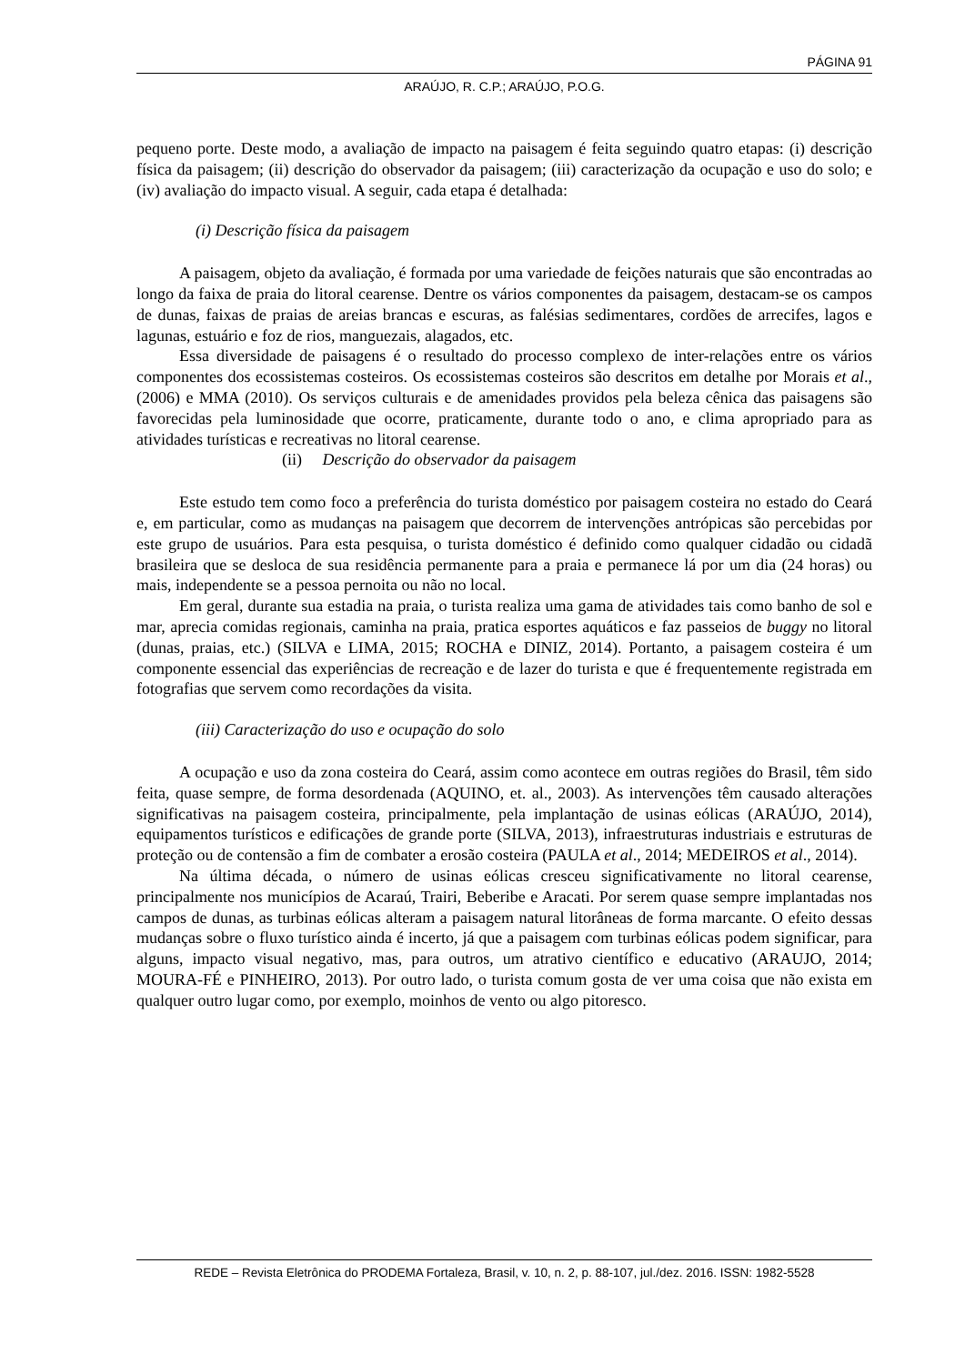PÁGINA 91
ARAÚJO, R. C.P.; ARAÚJO, P.O.G.
pequeno porte. Deste modo, a avaliação de impacto na paisagem é feita seguindo quatro etapas: (i) descrição física da paisagem; (ii) descrição do observador da paisagem; (iii) caracterização da ocupação e uso do solo; e (iv) avaliação do impacto visual. A seguir, cada etapa é detalhada:
(i) Descrição física da paisagem
A paisagem, objeto da avaliação, é formada por uma variedade de feições naturais que são encontradas ao longo da faixa de praia do litoral cearense. Dentre os vários componentes da paisagem, destacam-se os campos de dunas, faixas de praias de areias brancas e escuras, as falésias sedimentares, cordões de arrecifes, lagos e lagunas, estuário e foz de rios, manguezais, alagados, etc.
Essa diversidade de paisagens é o resultado do processo complexo de inter-relações entre os vários componentes dos ecossistemas costeiros. Os ecossistemas costeiros são descritos em detalhe por Morais et al., (2006) e MMA (2010). Os serviços culturais e de amenidades providos pela beleza cênica das paisagens são favorecidas pela luminosidade que ocorre, praticamente, durante todo o ano, e clima apropriado para as atividades turísticas e recreativas no litoral cearense.
(ii) Descrição do observador da paisagem
Este estudo tem como foco a preferência do turista doméstico por paisagem costeira no estado do Ceará e, em particular, como as mudanças na paisagem que decorrem de intervenções antrópicas são percebidas por este grupo de usuários. Para esta pesquisa, o turista doméstico é definido como qualquer cidadão ou cidadã brasileira que se desloca de sua residência permanente para a praia e permanece lá por um dia (24 horas) ou mais, independente se a pessoa pernoita ou não no local.
Em geral, durante sua estadia na praia, o turista realiza uma gama de atividades tais como banho de sol e mar, aprecia comidas regionais, caminha na praia, pratica esportes aquáticos e faz passeios de buggy no litoral (dunas, praias, etc.) (SILVA e LIMA, 2015; ROCHA e DINIZ, 2014). Portanto, a paisagem costeira é um componente essencial das experiências de recreação e de lazer do turista e que é frequentemente registrada em fotografias que servem como recordações da visita.
(iii) Caracterização do uso e ocupação do solo
A ocupação e uso da zona costeira do Ceará, assim como acontece em outras regiões do Brasil, têm sido feita, quase sempre, de forma desordenada (AQUINO, et. al., 2003). As intervenções têm causado alterações significativas na paisagem costeira, principalmente, pela implantação de usinas eólicas (ARAÚJO, 2014), equipamentos turísticos e edificações de grande porte (SILVA, 2013), infraestruturas industriais e estruturas de proteção ou de contensão a fim de combater a erosão costeira (PAULA et al., 2014; MEDEIROS et al., 2014).
Na última década, o número de usinas eólicas cresceu significativamente no litoral cearense, principalmente nos municípios de Acaraú, Trairi, Beberibe e Aracati. Por serem quase sempre implantadas nos campos de dunas, as turbinas eólicas alteram a paisagem natural litorâneas de forma marcante. O efeito dessas mudanças sobre o fluxo turístico ainda é incerto, já que a paisagem com turbinas eólicas podem significar, para alguns, impacto visual negativo, mas, para outros, um atrativo científico e educativo (ARAUJO, 2014; MOURA-FÉ e PINHEIRO, 2013). Por outro lado, o turista comum gosta de ver uma coisa que não exista em qualquer outro lugar como, por exemplo, moinhos de vento ou algo pitoresco.
REDE – Revista Eletrônica do PRODEMA Fortaleza, Brasil, v. 10, n. 2, p. 88-107, jul./dez. 2016. ISSN: 1982-5528